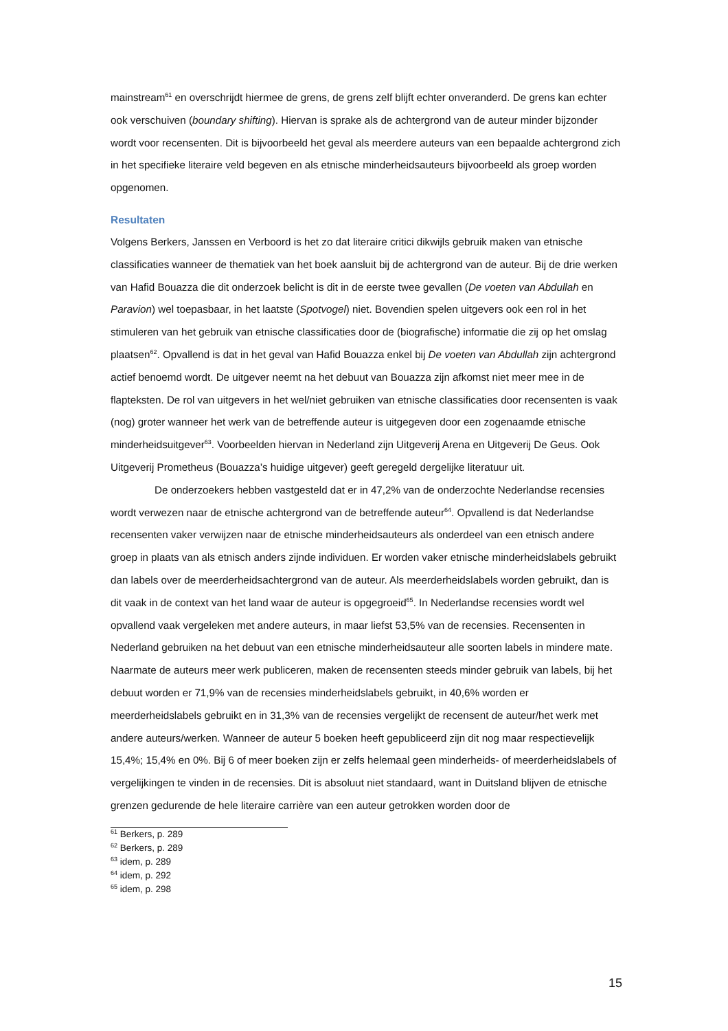mainstream<sup>61</sup> en overschrijdt hiermee de grens, de grens zelf blijft echter onveranderd. De grens kan echter ook verschuiven (boundary shifting). Hiervan is sprake als de achtergrond van de auteur minder bijzonder wordt voor recensenten. Dit is bijvoorbeeld het geval als meerdere auteurs van een bepaalde achtergrond zich in het specifieke literaire veld begeven en als etnische minderheidsauteurs bijvoorbeeld als groep worden opgenomen.
Resultaten
Volgens Berkers, Janssen en Verboord is het zo dat literaire critici dikwijls gebruik maken van etnische classificaties wanneer de thematiek van het boek aansluit bij de achtergrond van de auteur. Bij de drie werken van Hafid Bouazza die dit onderzoek belicht is dit in de eerste twee gevallen (De voeten van Abdullah en Paravion) wel toepasbaar, in het laatste (Spotvogel) niet. Bovendien spelen uitgevers ook een rol in het stimuleren van het gebruik van etnische classificaties door de (biografische) informatie die zij op het omslag plaatsen<sup>62</sup>. Opvallend is dat in het geval van Hafid Bouazza enkel bij De voeten van Abdullah zijn achtergrond actief benoemd wordt. De uitgever neemt na het debuut van Bouazza zijn afkomst niet meer mee in de flapteksten. De rol van uitgevers in het wel/niet gebruiken van etnische classificaties door recensenten is vaak (nog) groter wanneer het werk van de betreffende auteur is uitgegeven door een zogenaamde etnische minderheidsuitgever<sup>63</sup>. Voorbeelden hiervan in Nederland zijn Uitgeverij Arena en Uitgeverij De Geus. Ook Uitgeverij Prometheus (Bouazza’s huidige uitgever) geeft geregeld dergelijke literatuur uit.
De onderzoekers hebben vastgesteld dat er in 47,2% van de onderzochte Nederlandse recensies wordt verwezen naar de etnische achtergrond van de betreffende auteur<sup>64</sup>. Opvallend is dat Nederlandse recensenten vaker verwijzen naar de etnische minderheidsauteurs als onderdeel van een etnisch andere groep in plaats van als etnisch anders zijnde individuen. Er worden vaker etnische minderheidslabels gebruikt dan labels over de meerderheidsachtergrond van de auteur. Als meerderheidslabels worden gebruikt, dan is dit vaak in de context van het land waar de auteur is opgegroeid<sup>65</sup>. In Nederlandse recensies wordt wel opvallend vaak vergeleken met andere auteurs, in maar liefst 53,5% van de recensies. Recensenten in Nederland gebruiken na het debuut van een etnische minderheidsauteur alle soorten labels in mindere mate. Naarmate de auteurs meer werk publiceren, maken de recensenten steeds minder gebruik van labels, bij het debuut worden er 71,9% van de recensies minderheidslabels gebruikt, in 40,6% worden er meerderheidslabels gebruikt en in 31,3% van de recensies vergelijkt de recensent de auteur/het werk met andere auteurs/werken. Wanneer de auteur 5 boeken heeft gepubliceerd zijn dit nog maar respectievelijk 15,4%; 15,4% en 0%. Bij 6 of meer boeken zijn er zelfs helemaal geen minderheids- of meerderheidslabels of vergelijkingen te vinden in de recensies. Dit is absoluut niet standaard, want in Duitsland blijven de etnische grenzen gedurende de hele literaire carrière van een auteur getrokken worden door de
<sup>61</sup> Berkers, p. 289
<sup>62</sup> Berkers, p. 289
<sup>63</sup> idem, p. 289
<sup>64</sup> idem, p. 292
<sup>65</sup> idem, p. 298
15